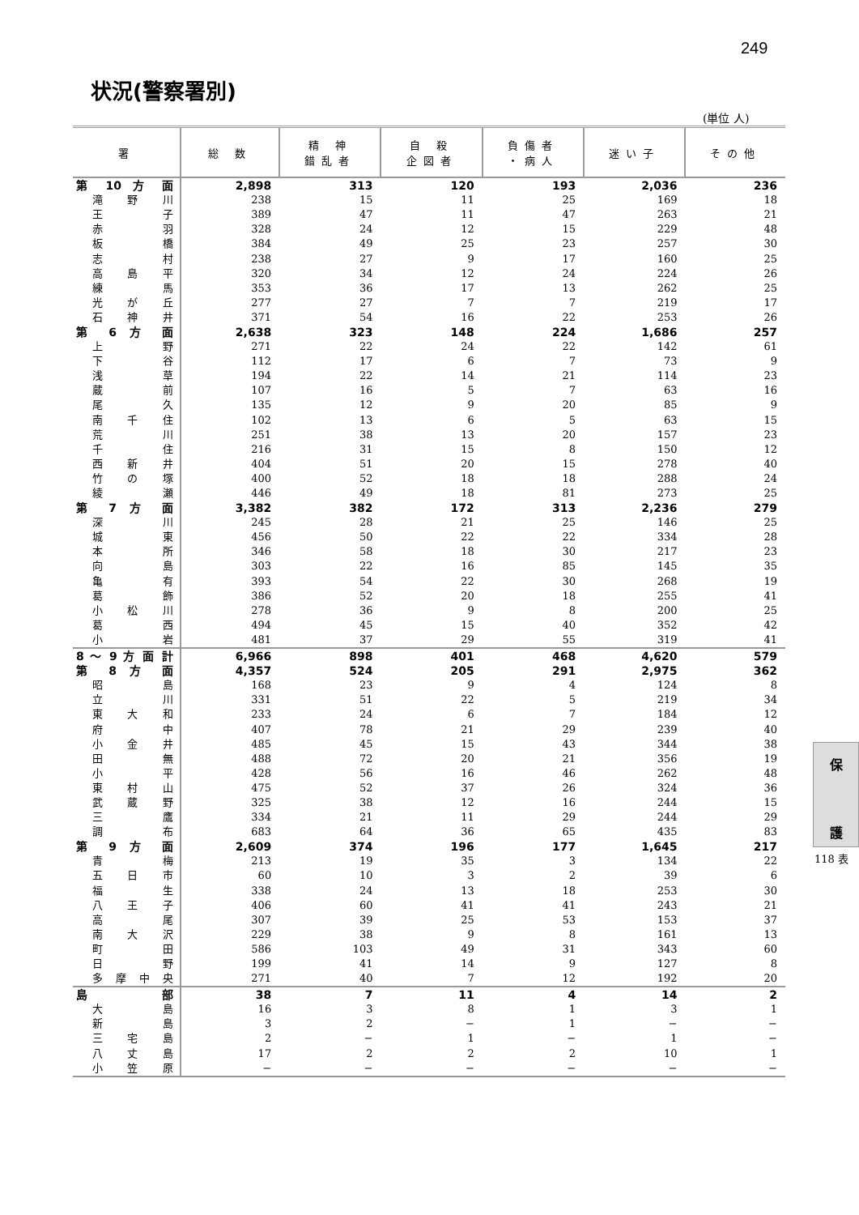249
状況(警察署別)
(単位 人)
| 署 | 総 数 | 精 神 錯乱者 | 自 殺 企図者 | 負傷者 ・病人 | 迷い子 | その他 |
| --- | --- | --- | --- | --- | --- | --- |
| 第 10 方 面 | 2,898 | 313 | 120 | 193 | 2,036 | 236 |
| 滝 野 川 | 238 | 15 | 11 | 25 | 169 | 18 |
| 王 子 | 389 | 47 | 11 | 47 | 263 | 21 |
| 赤 羽 | 328 | 24 | 12 | 15 | 229 | 48 |
| 板 橋 | 384 | 49 | 25 | 23 | 257 | 30 |
| 志 村 | 238 | 27 | 9 | 17 | 160 | 25 |
| 高 島 平 | 320 | 34 | 12 | 24 | 224 | 26 |
| 練 馬 | 353 | 36 | 17 | 13 | 262 | 25 |
| 光 が 丘 | 277 | 27 | 7 | 7 | 219 | 17 |
| 石 神 井 | 371 | 54 | 16 | 22 | 253 | 26 |
| 第 6 方 面 | 2,638 | 323 | 148 | 224 | 1,686 | 257 |
| 上 野 | 271 | 22 | 24 | 22 | 142 | 61 |
| 下 谷 | 112 | 17 | 6 | 7 | 73 | 9 |
| 浅 草 | 194 | 22 | 14 | 21 | 114 | 23 |
| 蔵 前 | 107 | 16 | 5 | 7 | 63 | 16 |
| 尾 久 | 135 | 12 | 9 | 20 | 85 | 9 |
| 南 千 住 | 102 | 13 | 6 | 5 | 63 | 15 |
| 荒 川 | 251 | 38 | 13 | 20 | 157 | 23 |
| 千 住 | 216 | 31 | 15 | 8 | 150 | 12 |
| 西 新 井 | 404 | 51 | 20 | 15 | 278 | 40 |
| 竹 の 塚 | 400 | 52 | 18 | 18 | 288 | 24 |
| 綾 瀬 | 446 | 49 | 18 | 81 | 273 | 25 |
| 第 7 方 面 | 3,382 | 382 | 172 | 313 | 2,236 | 279 |
| 深 川 | 245 | 28 | 21 | 25 | 146 | 25 |
| 城 東 | 456 | 50 | 22 | 22 | 334 | 28 |
| 本 所 | 346 | 58 | 18 | 30 | 217 | 23 |
| 向 島 | 303 | 22 | 16 | 85 | 145 | 35 |
| 亀 有 | 393 | 54 | 22 | 30 | 268 | 19 |
| 葛 飾 | 386 | 52 | 20 | 18 | 255 | 41 |
| 小 松 川 | 278 | 36 | 9 | 8 | 200 | 25 |
| 葛 西 | 494 | 45 | 15 | 40 | 352 | 42 |
| 小 岩 | 481 | 37 | 29 | 55 | 319 | 41 |
| 8 ～ 9 方 面 計 | 6,966 | 898 | 401 | 468 | 4,620 | 579 |
| 第 8 方 面 | 4,357 | 524 | 205 | 291 | 2,975 | 362 |
| 昭 島 | 168 | 23 | 9 | 4 | 124 | 8 |
| 立 川 | 331 | 51 | 22 | 5 | 219 | 34 |
| 東 大 和 | 233 | 24 | 6 | 7 | 184 | 12 |
| 府 中 | 407 | 78 | 21 | 29 | 239 | 40 |
| 小 金 井 | 485 | 45 | 15 | 43 | 344 | 38 |
| 田 無 | 488 | 72 | 20 | 21 | 356 | 19 |
| 小 平 | 428 | 56 | 16 | 46 | 262 | 48 |
| 東 村 山 | 475 | 52 | 37 | 26 | 324 | 36 |
| 武 蔵 野 | 325 | 38 | 12 | 16 | 244 | 15 |
| 三 鷹 | 334 | 21 | 11 | 29 | 244 | 29 |
| 調 布 | 683 | 64 | 36 | 65 | 435 | 83 |
| 第 9 方 面 | 2,609 | 374 | 196 | 177 | 1,645 | 217 |
| 青 梅 | 213 | 19 | 35 | 3 | 134 | 22 |
| 五 日 市 | 60 | 10 | 3 | 2 | 39 | 6 |
| 福 生 | 338 | 24 | 13 | 18 | 253 | 30 |
| 八 王 子 | 406 | 60 | 41 | 41 | 243 | 21 |
| 高 尾 | 307 | 39 | 25 | 53 | 153 | 37 |
| 南 大 沢 | 229 | 38 | 9 | 8 | 161 | 13 |
| 町 田 | 586 | 103 | 49 | 31 | 343 | 60 |
| 日 野 | 199 | 41 | 14 | 9 | 127 | 8 |
| 多 摩 中 央 | 271 | 40 | 7 | 12 | 192 | 20 |
| 島 部 | 38 | 7 | 11 | 4 | 14 | 2 |
| 大 島 | 16 | 3 | 8 | 1 | 3 | 1 |
| 新 島 | 3 | 2 | − | 1 | − | − |
| 三 宅 島 | 2 | − | 1 | − | 1 | − |
| 八 丈 島 | 17 | 2 | 2 | 2 | 10 | 1 |
| 小 笠 原 | − | − | − | − | − | − |
保
護
118 表